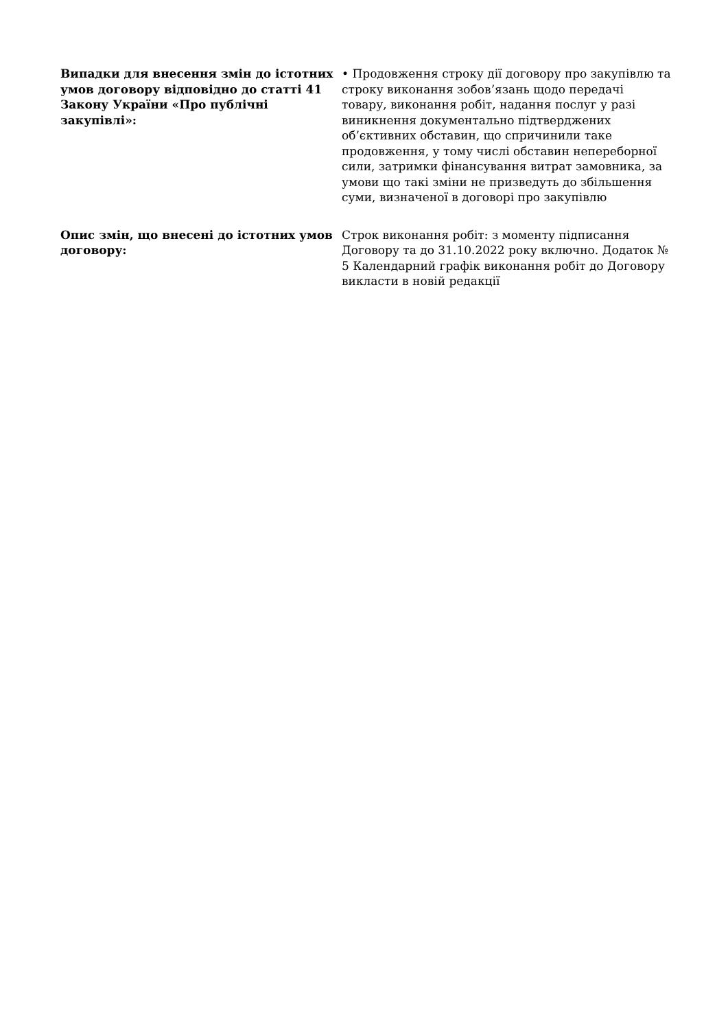| Випадки для внесення змін до істотних умов договору відповідно до статті 41 Закону України «Про публічні закупівлі»: | • Продовження строку дії договору про закупівлю та строку виконання зобов’язань щодо передачі товару, виконання робіт, надання послуг у разі виникнення документально підтверджених об’єктивних обставин, що спричинили таке продовження, у тому числі обставин непереборної сили, затримки фінансування витрат замовника, за умови що такі зміни не призведуть до збільшення суми, визначеної в договорі про закупівлю |
| Опис змін, що внесені до істотних умов договору: | Строк виконання робіт: з моменту підписання Договору та до 31.10.2022 року включно. Додаток № 5 Календарний графік виконання робіт до Договору викласти в новій редакції |